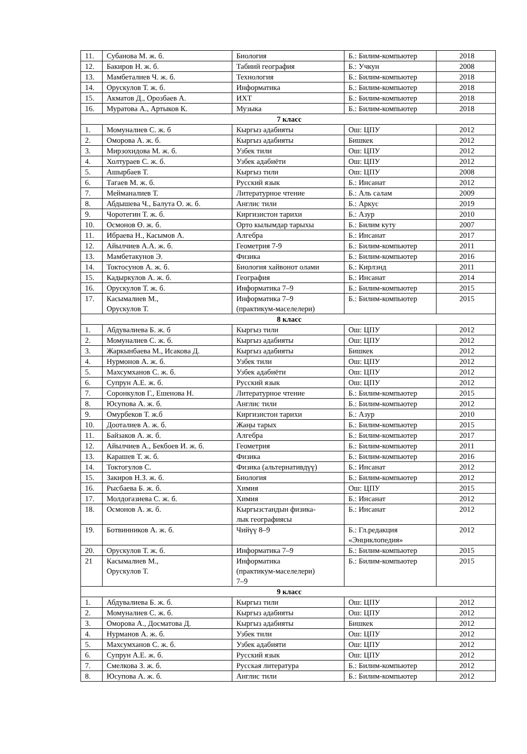| 11. | Субанова М. ж. б. | Биология | Б.: Билим-компьютер | 2018 |
| 12. | Бакиров Н. ж. б. | Табиий география | Б.: Учкун | 2008 |
| 13. | Мамбеталиев Ч. ж. б. | Технология | Б.: Билим-компьютер | 2018 |
| 14. | Орускулов Т. ж. б. | Информатика | Б.: Билим-компьютер | 2018 |
| 15. | Акматов Д., Орозбаев А. | ИХТ | Б.: Билим-компьютер | 2018 |
| 16. | Муратова А., Артыков К. | Музыка | Б.: Билим-компьютер | 2018 |
| 7 класс | | | | |
| 1. | Момуналиев С. ж. б | Кыргыз адабияты | Ош: ЦПУ | 2012 |
| 2. | Оморова А. ж. б. | Кыргыз адабияты | Бишкек | 2012 |
| 3. | Мирзохидова М. ж. б. | Узбек тили | Ош: ЦПУ | 2012 |
| 4. | Холтураев С. ж. б. | Узбек адабиёти | Ош: ЦПУ | 2012 |
| 5. | Ашырбаев Т. | Кыргыз тили | Ош: ЦПУ | 2008 |
| 6. | Тагаев М. ж. б. | Русский язык | Б.: Инсанат | 2012 |
| 7. | Мейманалиев Т. | Литературное чтение | Б.: Аль салам | 2009 |
| 8. | Абдышева Ч., Балута О. ж. б. | Англис тили | Б.: Аркус | 2019 |
| 9. | Чоротегин Т. ж. б. | Киргизистон тарихи | Б.: Азур | 2010 |
| 10. | Осмонов Ө. ж. б. | Орто кылымдар тарыхы | Б.: Билим куту | 2007 |
| 11. | Ибраева Н., Касымов А. | Алгебра | Б.: Инсанат | 2017 |
| 12. | Айылчиев А.А. ж. б. | Геометрия 7-9 | Б.: Билим-компьютер | 2011 |
| 13. | Мамбетакунов Э. | Физика | Б.: Билим-компьютер | 2016 |
| 14. | Токтосунов А. ж. б. | Биология хайвонот олами | Б.: Кирлэнд | 2011 |
| 15. | Кадыркулов А. ж. б. | География | Б.: Инсанат | 2014 |
| 16. | Орускулов Т. ж. б. | Информатика 7–9 | Б.: Билим-компьютер | 2015 |
| 17. | Касымалиев М., Орускулов Т. | Информатика 7–9 (практикум-маселелери) | Б.: Билим-компьютер | 2015 |
| 8 класс | | | | |
| 1. | Абдувалиева Б. ж. б | Кыргыз тили | Ош: ЦПУ | 2012 |
| 2. | Момуналиев С. ж. б. | Кыргыз адабияты | Ош: ЦПУ | 2012 |
| 3. | Жаркынбаева М., Исакова Д. | Кыргыз адабияты | Бишкек | 2012 |
| 4. | Нурмонов А. ж. б. | Узбек тили | Ош: ЦПУ | 2012 |
| 5. | Махсумханов С. ж. б. | Узбек адабиёти | Ош: ЦПУ | 2012 |
| 6. | Супрун А.Е. ж. б. | Русский язык | Ош: ЦПУ | 2012 |
| 7. | Соронкулов Г., Ешенова Н. | Литературное чтение | Б.: Билим-компьютер | 2015 |
| 8. | Юсупова А. ж. б. | Англис тили | Б.: Билим-компьютер | 2012 |
| 9. | Омурбеков Т. ж.б | Киргизистон тарихи | Б.: Азур | 2010 |
| 10. | Дооталиев А. ж. б. | Жаңы тарых | Б.: Билим-компьютер | 2015 |
| 11. | Байзаков А. ж. б. | Алгебра | Б.: Билим-компьютер | 2017 |
| 12. | Айылчиев А., Бекбоев И. ж. б. | Геометрия | Б.: Билим-компьютер | 2011 |
| 13. | Карашев Т. ж. б. | Физика | Б.: Билим-компьютер | 2016 |
| 14. | Токтогулов С. | Физика (альтернативдүү) | Б.: Инсанат | 2012 |
| 15. | Закиров Н.З. ж. б. | Биология | Б.: Билим-компьютер | 2012 |
| 16. | Рысбаева Б. ж. б. | Химия | Ош: ЦПУ | 2015 |
| 17. | Молдогазиева С. ж. б. | Химия | Б.: Инсанат | 2012 |
| 18. | Осмонов А. ж. б. | Кыргызстандын физика- лык географиясы | Б.: Инсанат | 2012 |
| 19. | Ботвинников А. ж. б. | Чийүү 8–9 | Б.: Гл.редакция «Энциклопедия» | 2012 |
| 20. | Орускулов Т. ж. б. | Информатика 7–9 | Б.: Билим-компьютер | 2015 |
| 21 | Касымалиев М., Орускулов Т. | Информатика (практикум-маселелери) 7–9 | Б.: Билим-компьютер | 2015 |
| 9 класс | | | | |
| 1. | Абдувалиева Б. ж. б. | Кыргыз тили | Ош: ЦПУ | 2012 |
| 2. | Момуналиев С. ж. б. | Кыргыз адабияты | Ош: ЦПУ | 2012 |
| 3. | Оморова А., Досматова Д. | Кыргыз адабияты | Бишкек | 2012 |
| 4. | Нурманов А. ж. б. | Узбек тили | Ош: ЦПУ | 2012 |
| 5. | Махсумханов С. ж. б. | Узбек адабияти | Ош: ЦПУ | 2012 |
| 6. | Супрун А.Е. ж. б. | Русский язык | Ош: ЦПУ | 2012 |
| 7. | Смелкова З. ж. б. | Русская литература | Б.: Билим-компьютер | 2012 |
| 8. | Юсупова А. ж. б. | Англис тили | Б.: Билим-компьютер | 2012 |